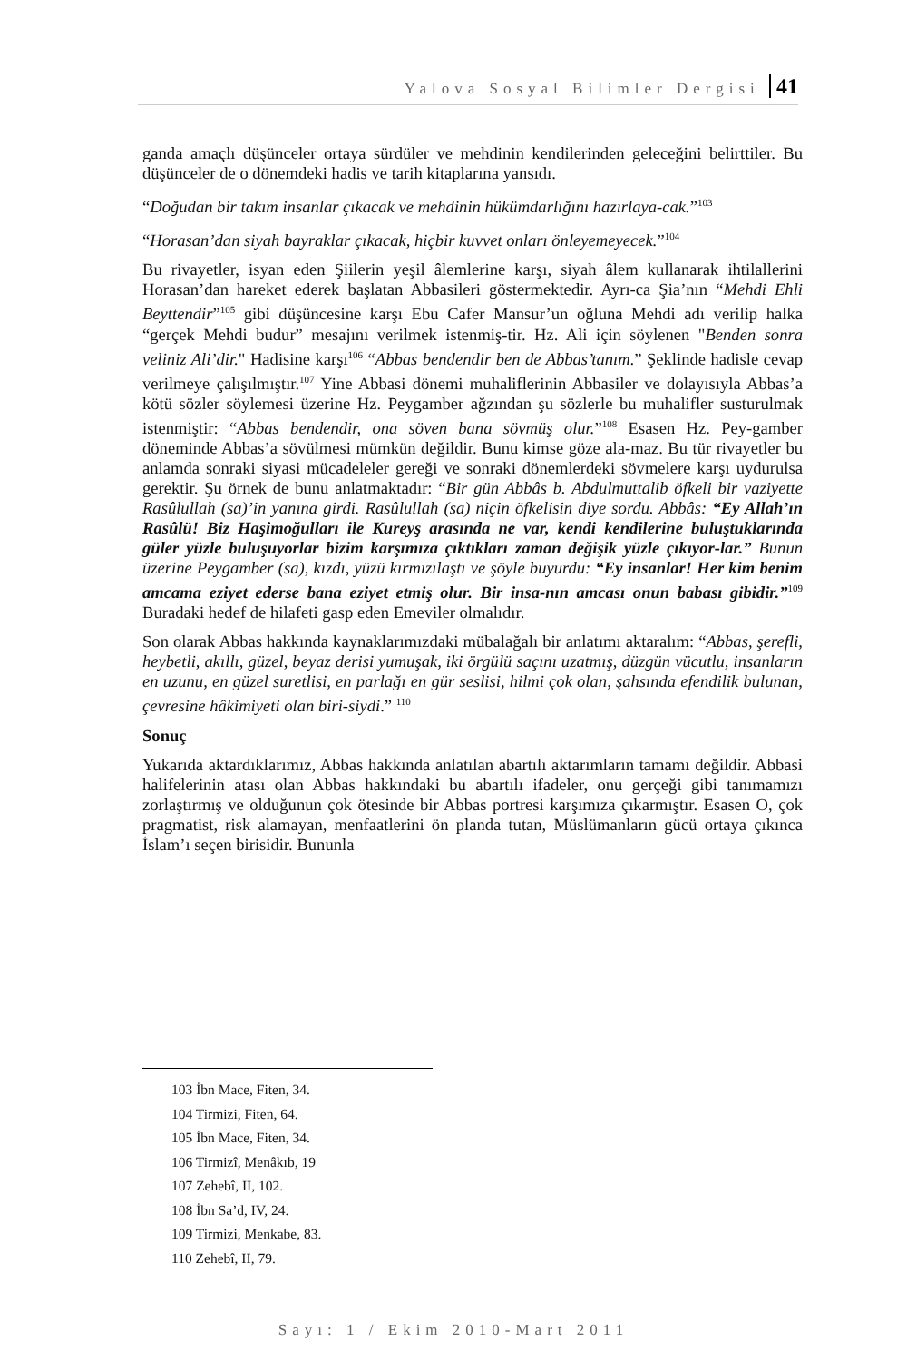Yalova Sosyal Bilimler Dergisi 41
ganda amaçlı düşünceler ortaya sürdüler ve mehdinin kendilerinden geleceğini belirttiler. Bu düşünceler de o dönemdeki hadis ve tarih kitaplarına yansıdı.
“Doğudan bir takım insanlar çıkacak ve mehdinin hükümdarlığını hazırlaya-cak.”<sup>103</sup>
“Horasan’dan siyah bayraklar çıkacak, hiçbir kuvvet onları önleyemeyecek.”<sup>104</sup>
Bu rivayetler, isyan eden Şiilerin yeşil âlemlerine karşı, siyah âlem kullanarak ihtilallerini Horasan’dan hareket ederek başlatan Abbasileri göstermektedir. Ayrı-ca Şia’nın “Mehdi Ehli Beyttendir”<sup>105</sup> gibi düşüncesine karşı Ebu Cafer Mansur’un oğluna Mehdi adı verilip halka “gerçek Mehdi budur” mesajını verilmek istenmiş-tir. Hz. Ali için söylenen "Benden sonra veliniz Ali’dir." Hadisine karşı<sup>106</sup> “Abbas bendendir ben de Abbas’tanım.” Şeklinde hadisle cevap verilmeye çalışılmıştır.<sup>107</sup> Yine Abbasi dönemi muhaliflerinin Abbasiler ve dolayısıyla Abbas’a kötü sözler söylemesi üzerine Hz. Peygamber ağzından şu sözlerle bu muhalifler susturulmak istenmiştir: “Abbas bendendir, ona söven bana sövmüş olur.”<sup>108</sup> Esasen Hz. Pey-gamber döneminde Abbas’a sövülmesi mümkün değildir. Bunu kimse göze ala-maz. Bu tür rivayetler bu anlamda sonraki siyasi mücadeleler gereği ve sonraki dönemlerdeki sövmelere karşı uydurulsa gerektir. Şu örnek de bunu anlatmaktadır: “Bir gün Abbâs b. Abdulmuttalib öfkeli bir vaziyette Rasûlullah (sa)’in yanına girdi. Rasûlullah (sa) niçin öfkelisin diye sordu. Abbâs: “Ey Allah’ın Rasûlü! Biz Haşimoğulları ile Kureyş arasında ne var, kendi kendilerine buluştuklarında güler yüzle buluşuyorlar bizim karşımıza çıktıkları zaman değişik yüzle çıkıyor-lar.” Bunun üzerine Peygamber (sa), kızdı, yüzü kırmızılaştı ve şöyle buyurdu: “Ey insanlar! Her kim benim amcama eziyet ederse bana eziyet etmiş olur. Bir insa-nın amcası onun babası gibidir.”<sup>109</sup> Buradaki hedef de hilafeti gasp eden Emeviler olmalıdır.
Son olarak Abbas hakkında kaynaklarımızdaki mübalağalı bir anlatımı aktaralım: “Abbas, şerefli, heybetli, akıllı, güzel, beyaz derisi yumuşak, iki örgülü saçını uzatmış, düzgün vücutlu, insanların en uzunu, en güzel suretlisi, en parlağı en gür seslisi, hilmi çok olan, şahsında efendilik bulunan, çevresine hâkimiyeti olan biri-siydi.” <sup>110</sup>
Sonuç
Yukarıda aktardıklarımız, Abbas hakkında anlatılan abartılı aktarımların tamamı değildir. Abbasi halifelerinin atası olan Abbas hakkındaki bu abartılı ifadeler, onu gerçeği gibi tanımamızı zorlaştırmış ve olduğunun çok ötesinde bir Abbas portresi karşımıza çıkarmıştır. Esasen O, çok pragmatist, risk alamayan, menfaatlerini ön planda tutan, Müslümanların gücü ortaya çıkınca İslam’ı seçen birisidir. Bununla
103 İbn Mace, Fiten, 34.
104 Tirmizi, Fiten, 64.
105 İbn Mace, Fiten, 34.
106 Tirmizî, Menâkıb, 19
107 Zehebî, II, 102.
108 İbn Sa’d, IV, 24.
109 Tirmizi, Menkabe, 83.
110 Zehebî, II, 79.
Sayı: 1 / Ekim 2010-Mart 2011